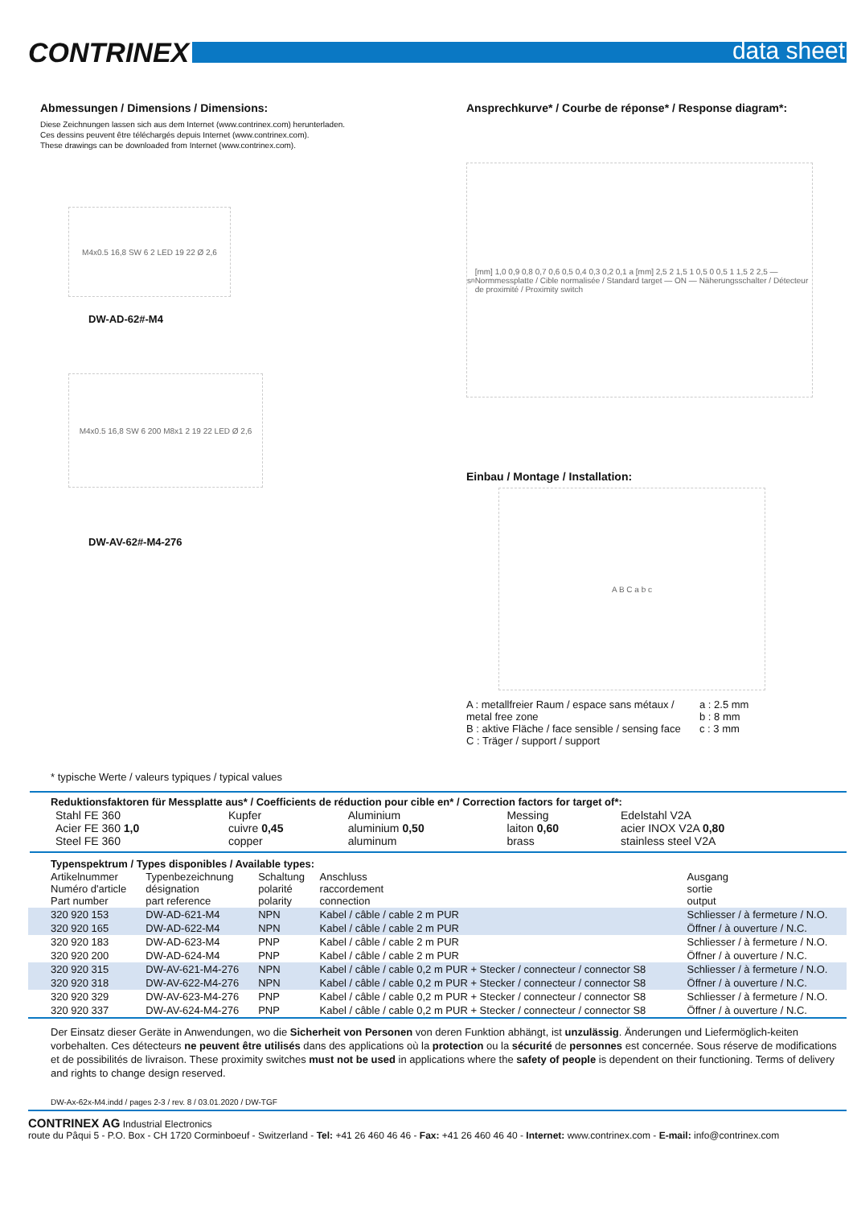CONTRINEX
data sheet
Abmessungen / Dimensions / Dimensions:
Diese Zeichnungen lassen sich aus dem Internet (www.contrinex.com) herunterladen.
Ces dessins peuvent être téléchargés depuis Internet (www.contrinex.com).
These drawings can be downloaded from Internet (www.contrinex.com).
M4x0.5 16,8 SW 6 2 LED 19 22 Ø 2,6
DW-AD-62#-M4
M4x0.5 16,8 SW 6 200 M8x1 2 19 22 LED Ø 2,6
DW-AV-62#-M4-276
Ansprechkurve* / Courbe de réponse* / Response diagram*:
s<sub>n</sub> [mm] 1,0 0,9 0,8 0,7 0,6 0,5 0,4 0,3 0,2 0,1 a [mm] 2,5 2 1,5 1 0,5 0 0,5 1 1,5 2 2,5 — Normmessplatte / Cible normalisée / Standard target — ON — Näherungsschalter / Détecteur de proximité / Proximity switch
Einbau / Montage / Installation:
A B C a b c
A : metallfreier Raum / espace sans métaux / metal free zone
B : aktive Fläche / face sensible / sensing face
C : Träger / support / support
a : 2.5 mm
b : 8 mm
c : 3 mm
* typische Werte / valeurs typiques / typical values
Reduktionsfaktoren für Messplatte aus* / Coefficients de réduction pour cible en* / Correction factors for target of*:
| Stahl FE 360 Acier FE 360 1,0 Steel FE 360 | Kupfer cuivre 0,45 copper | Aluminium aluminium 0,50 aluminum | Messing laiton 0,60 brass | Edelstahl V2A acier INOX V2A 0,80 stainless steel V2A |
Typenspektrum / Types disponibles / Available types:
| Artikelnummer Numéro d'article Part number | Typenbezeichnung désignation part reference | Schaltung polarité polarity | Anschluss raccordement connection | Ausgang sortie output |
| --- | --- | --- | --- | --- |
| 320 920 153 | DW-AD-621-M4 | NPN | Kabel / câble / cable 2 m PUR | Schliesser / à fermeture / N.O. |
| 320 920 165 | DW-AD-622-M4 | NPN | Kabel / câble / cable 2 m PUR | Öffner / à ouverture / N.C. |
| 320 920 183 | DW-AD-623-M4 | PNP | Kabel / câble / cable 2 m PUR | Schliesser / à fermeture / N.O. |
| 320 920 200 | DW-AD-624-M4 | PNP | Kabel / câble / cable 2 m PUR | Öffner / à ouverture / N.C. |
| 320 920 315 | DW-AV-621-M4-276 | NPN | Kabel / câble / cable 0,2 m PUR + Stecker / connecteur / connector S8 | Schliesser / à fermeture / N.O. |
| 320 920 318 | DW-AV-622-M4-276 | NPN | Kabel / câble / cable 0,2 m PUR + Stecker / connecteur / connector S8 | Öffner / à ouverture / N.C. |
| 320 920 329 | DW-AV-623-M4-276 | PNP | Kabel / câble / cable 0,2 m PUR + Stecker / connecteur / connector S8 | Schliesser / à fermeture / N.O. |
| 320 920 337 | DW-AV-624-M4-276 | PNP | Kabel / câble / cable 0,2 m PUR + Stecker / connecteur / connector S8 | Öffner / à ouverture / N.C. |
Der Einsatz dieser Geräte in Anwendungen, wo die Sicherheit von Personen von deren Funktion abhängt, ist unzulässig. Änderungen und Liefermöglich-keiten vorbehalten. Ces détecteurs ne peuvent être utilisés dans des applications où la protection ou la sécurité de personnes est concernée. Sous réserve de modifications et de possibilités de livraison. These proximity switches must not be used in applications where the safety of people is dependent on their functioning. Terms of delivery and rights to change design reserved.
DW-Ax-62x-M4.indd / pages 2-3 / rev. 8 / 03.01.2020 / DW-TGF
CONTRINEX AG Industrial Electronics
route du Pâqui 5 - P.O. Box - CH 1720 Corminboeuf - Switzerland - Tel: +41 26 460 46 46 - Fax: +41 26 460 46 40 - Internet: www.contrinex.com - E-mail: info@contrinex.com